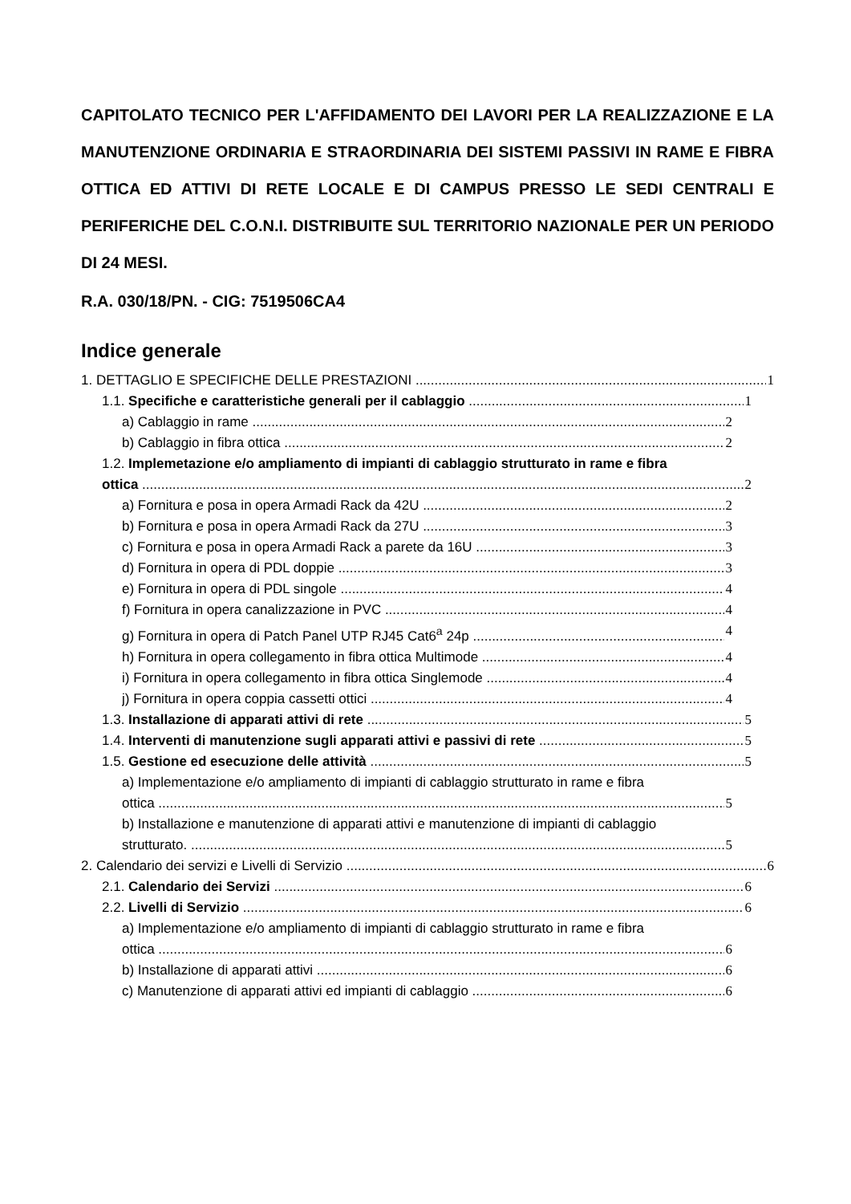CAPITOLATO TECNICO PER L'AFFIDAMENTO DEI LAVORI PER LA REALIZZAZIONE E LA MANUTENZIONE ORDINARIA E STRAORDINARIA DEI SISTEMI PASSIVI IN RAME E FIBRA OTTICA ED ATTIVI DI RETE LOCALE E DI CAMPUS PRESSO LE SEDI CENTRALI E PERIFERICHE DEL C.O.N.I. DISTRIBUITE SUL TERRITORIO NAZIONALE PER UN PERIODO DI 24 MESI.
R.A. 030/18/PN. - CIG: 7519506CA4
Indice generale
1. DETTAGLIO E SPECIFICHE DELLE PRESTAZIONI 1
1.1. Specifiche e caratteristiche generali per il cablaggio 1
a) Cablaggio in rame 2
b) Cablaggio in fibra ottica 2
1.2. Implemetazione e/o ampliamento di impianti di cablaggio strutturato in rame e fibra
ottica 2
a) Fornitura e posa in opera Armadi Rack da 42U 2
b) Fornitura e posa in opera Armadi Rack da 27U 3
c) Fornitura e posa in opera Armadi Rack a parete da 16U 3
d) Fornitura in opera di PDL doppie 3
e) Fornitura in opera di PDL singole 4
f) Fornitura in opera canalizzazione in PVC 4
g) Fornitura in opera di Patch Panel UTP RJ45 Cat6<sup>a</sup> 24p 4
h) Fornitura in opera collegamento in fibra ottica Multimode 4
i) Fornitura in opera collegamento in fibra ottica Singlemode 4
j) Fornitura in opera coppia cassetti ottici 4
1.3. Installazione di apparati attivi di rete 5
1.4. Interventi di manutenzione sugli apparati attivi e passivi di rete 5
1.5. Gestione ed esecuzione delle attività 5
a) Implementazione e/o ampliamento di impianti di cablaggio strutturato in rame e fibra
ottica 5
b) Installazione e manutenzione di apparati attivi e manutenzione di impianti di cablaggio
strutturato. 5
2. Calendario dei servizi e Livelli di Servizio 6
2.1. Calendario dei Servizi 6
2.2. Livelli di Servizio 6
a) Implementazione e/o ampliamento di impianti di cablaggio strutturato in rame e fibra
ottica 6
b) Installazione di apparati attivi 6
c) Manutenzione di apparati attivi ed impianti di cablaggio 6